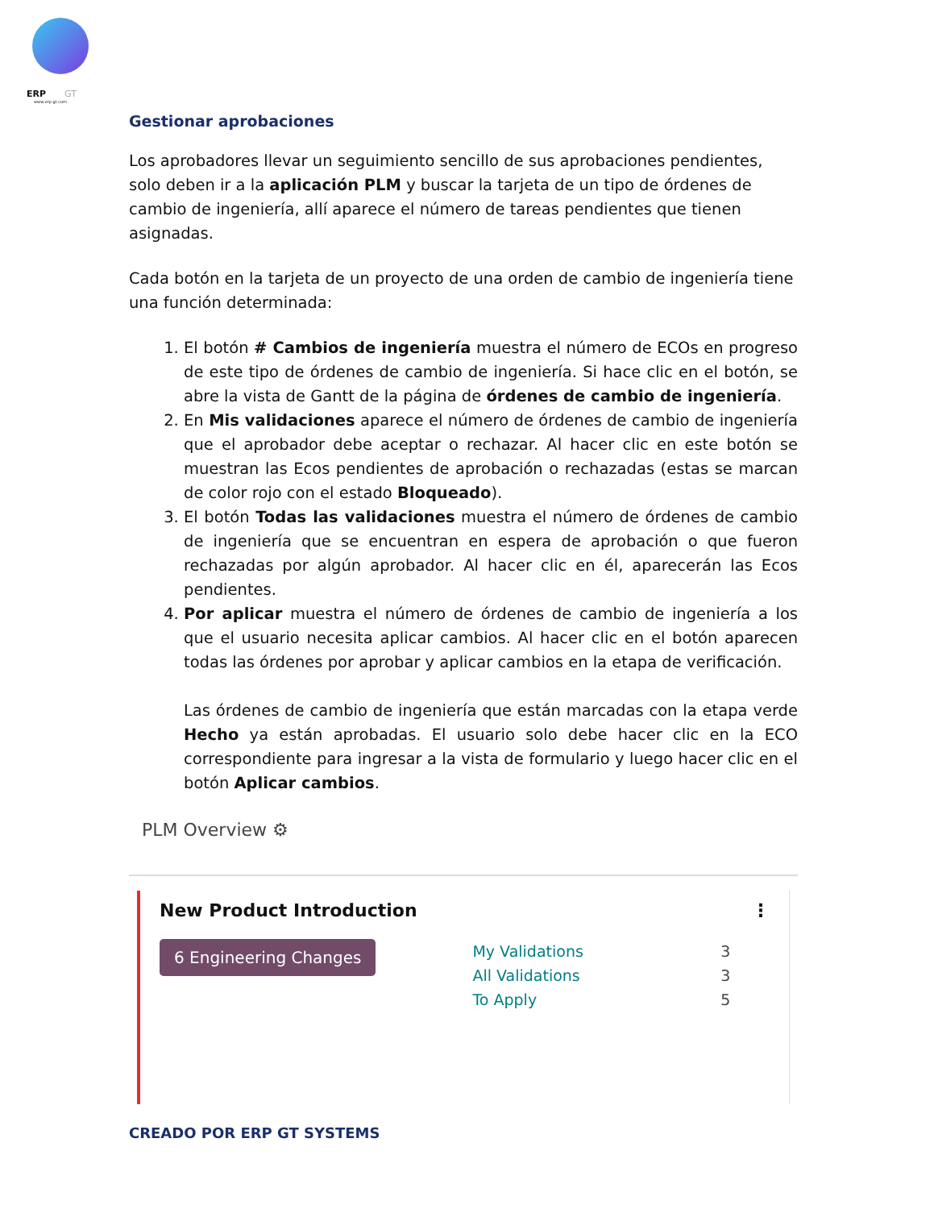ERP GT
www.erp-gt.com
Gestionar aprobaciones
Los aprobadores llevar un seguimiento sencillo de sus aprobaciones pendientes, solo deben ir a la aplicación PLM y buscar la tarjeta de un tipo de órdenes de cambio de ingeniería, allí aparece el número de tareas pendientes que tienen asignadas.
Cada botón en la tarjeta de un proyecto de una orden de cambio de ingeniería tiene una función determinada:
1. El botón # Cambios de ingeniería muestra el número de ECOs en progreso de este tipo de órdenes de cambio de ingeniería. Si hace clic en el botón, se abre la vista de Gantt de la página de órdenes de cambio de ingeniería.
2. En Mis validaciones aparece el número de órdenes de cambio de ingeniería que el aprobador debe aceptar o rechazar. Al hacer clic en este botón se muestran las Ecos pendientes de aprobación o rechazadas (estas se marcan de color rojo con el estado Bloqueado).
3. El botón Todas las validaciones muestra el número de órdenes de cambio de ingeniería que se encuentran en espera de aprobación o que fueron rechazadas por algún aprobador. Al hacer clic en él, aparecerán las Ecos pendientes.
4. Por aplicar muestra el número de órdenes de cambio de ingeniería a los que el usuario necesita aplicar cambios. Al hacer clic en el botón aparecen todas las órdenes por aprobar y aplicar cambios en la etapa de verificación.
Las órdenes de cambio de ingeniería que están marcadas con la etapa verde Hecho ya están aprobadas. El usuario solo debe hacer clic en la ECO correspondiente para ingresar a la vista de formulario y luego hacer clic en el botón Aplicar cambios.
PLM Overview ⚙
New Product Introduction ⋮
6 Engineering Changes
My Validations 3
All Validations 3
To Apply 5
CREADO POR ERP GT SYSTEMS